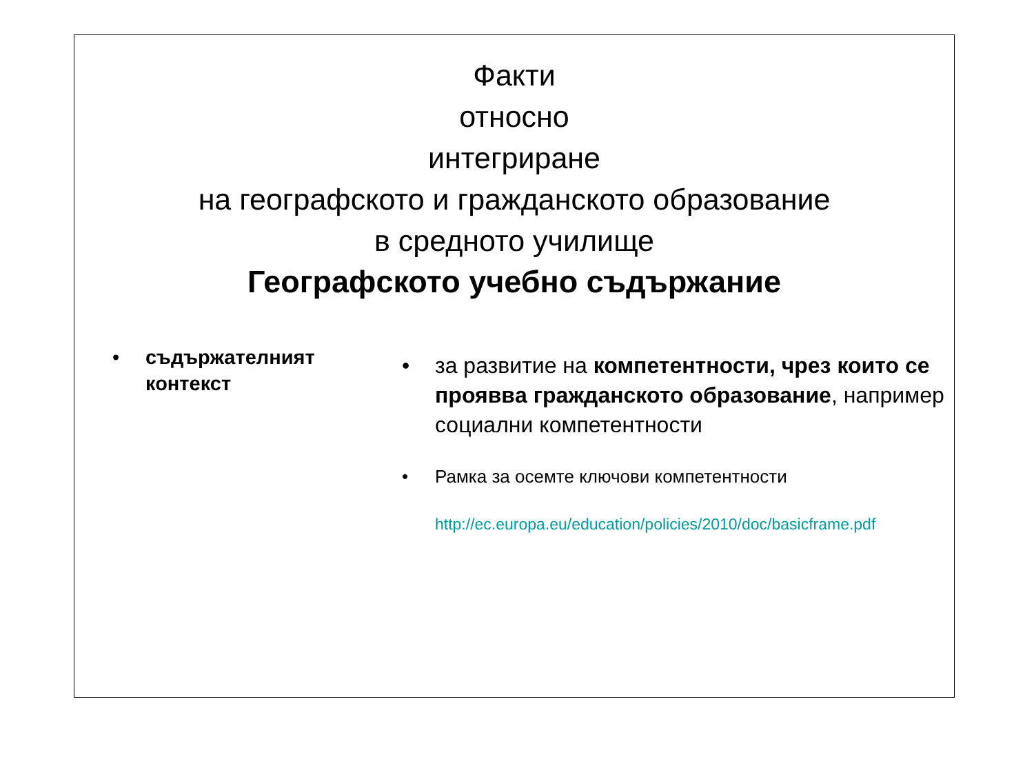Факти
относно
интегриране
на географското и гражданското образование
в средното училище
Географското учебно съдържание
• съдържателният контекст
• за развитие на компетентности, чрез които се прояввa гражданското образование, например социални компетентности
• Рамка за осемте ключови компетентности
http://ec.europa.eu/education/policies/2010/doc/basicframe.pdf